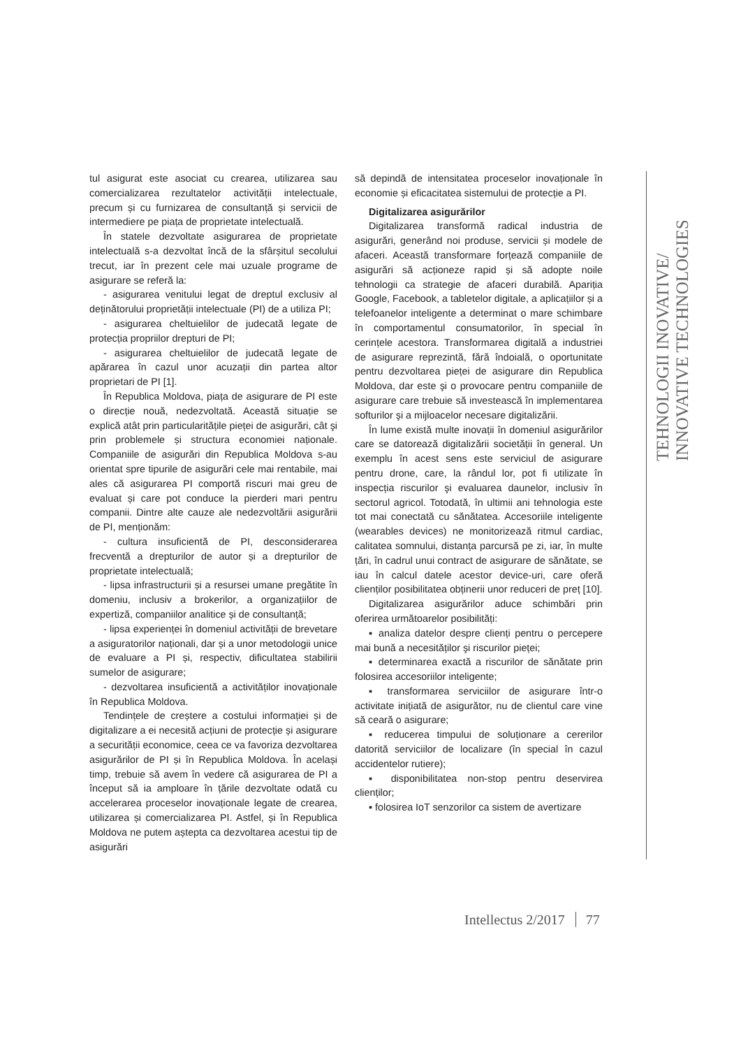tul asigurat este asociat cu crearea, utilizarea sau comercializarea rezultatelor activității intelectuale, precum și cu furnizarea de consultanță și servicii de intermediere pe piața de proprietate intelectuală.
În statele dezvoltate asigurarea de proprietate intelectuală s-a dezvoltat încă de la sfârșitul secolului trecut, iar în prezent cele mai uzuale programe de asigurare se referă la:
- asigurarea venitului legat de dreptul exclusiv al deținătorului proprietății intelectuale (PI) de a utiliza PI;
- asigurarea cheltuielilor de judecată legate de protecția propriilor drepturi de PI;
- asigurarea cheltuielilor de judecată legate de apărarea în cazul unor acuzații din partea altor proprietari de PI [1].
În Republica Moldova, piața de asigurare de PI este o direcție nouă, nedezvoltată. Această situație se explică atât prin particularitățile pieței de asigurări, cât şi prin problemele și structura economiei naționale. Companiile de asigurări din Republica Moldova s-au orientat spre tipurile de asigurări cele mai rentabile, mai ales că asigurarea PI comportă riscuri mai greu de evaluat și care pot conduce la pierderi mari pentru companii. Dintre alte cauze ale nedezvoltării asigurării de PI, menționăm:
- cultura insuficientă de PI, desconsiderarea frecventă a drepturilor de autor și a drepturilor de proprietate intelectuală;
- lipsa infrastructurii și a resursei umane pregătite în domeniu, inclusiv a brokerilor, a organizațiilor de expertiză, companiilor analitice și de consultanță;
- lipsa experienței în domeniul activității de brevetare a asiguratorilor naționali, dar și a unor metodologii unice de evaluare a PI și, respectiv, dificultatea stabilirii sumelor de asigurare;
- dezvoltarea insuficientă a activităților inovaționale în Republica Moldova.
Tendințele de creștere a costului informației și de digitalizare a ei necesită acțiuni de protecție și asigurare a securității economice, ceea ce va favoriza dezvoltarea asigurărilor de PI și în Republica Moldova. În același timp, trebuie să avem în vedere că asigurarea de PI a început să ia amploare în țările dezvoltate odată cu accelerarea proceselor inovaționale legate de crearea, utilizarea și comercializarea PI. Astfel, și în Republica Moldova ne putem aștepta ca dezvoltarea acestui tip de asigurări
să depindă de intensitatea proceselor inovaționale în economie și eficacitatea sistemului de protecție a PI.
Digitalizarea asigurărilor
Digitalizarea transformă radical industria de asigurări, generând noi produse, servicii și modele de afaceri. Această transformare forțează companiile de asigurări să acționeze rapid și să adopte noile tehnologii ca strategie de afaceri durabilă. Apariția Google, Facebook, a tabletelor digitale, a aplicațiilor și a telefoanelor inteligente a determinat o mare schimbare în comportamentul consumatorilor, în special în cerințele acestora. Transformarea digitală a industriei de asigurare reprezintă, fără îndoială, o oportunitate pentru dezvoltarea pieței de asigurare din Republica Moldova, dar este şi o provocare pentru companiile de asigurare care trebuie să investească în implementarea softurilor şi a mijloacelor necesare digitalizării.
În lume există multe inovații în domeniul asigurărilor care se datorează digitalizării societății în general. Un exemplu în acest sens este serviciul de asigurare pentru drone, care, la rândul lor, pot fi utilizate în inspecția riscurilor şi evaluarea daunelor, inclusiv în sectorul agricol. Totodată, în ultimii ani tehnologia este tot mai conectată cu sănătatea. Accesoriile inteligente (wearables devices) ne monitorizează ritmul cardiac, calitatea somnului, distanța parcursă pe zi, iar, în multe țări, în cadrul unui contract de asigurare de sănătate, se iau în calcul datele acestor device-uri, care oferă clienților posibilitatea obținerii unor reduceri de preț [10].
Digitalizarea asigurărilor aduce schimbări prin oferirea următoarelor posibilități:
▪ analiza datelor despre clienți pentru o percepere mai bună a necesităților şi riscurilor pieței;
▪ determinarea exactă a riscurilor de sănătate prin folosirea accesoriilor inteligente;
▪ transformarea serviciilor de asigurare într-o activitate inițiată de asigurător, nu de clientul care vine să ceară o asigurare;
▪ reducerea timpului de soluționare a cererilor datorită serviciilor de localizare (în special în cazul accidentelor rutiere);
▪ disponibilitatea non-stop pentru deservirea clienților;
▪ folosirea IoT senzorilor ca sistem de avertizare
TEHNOLOGII INOVATIVE/
INNOVATIVE TECHNOLOGIES
Intellectus 2/2017 77